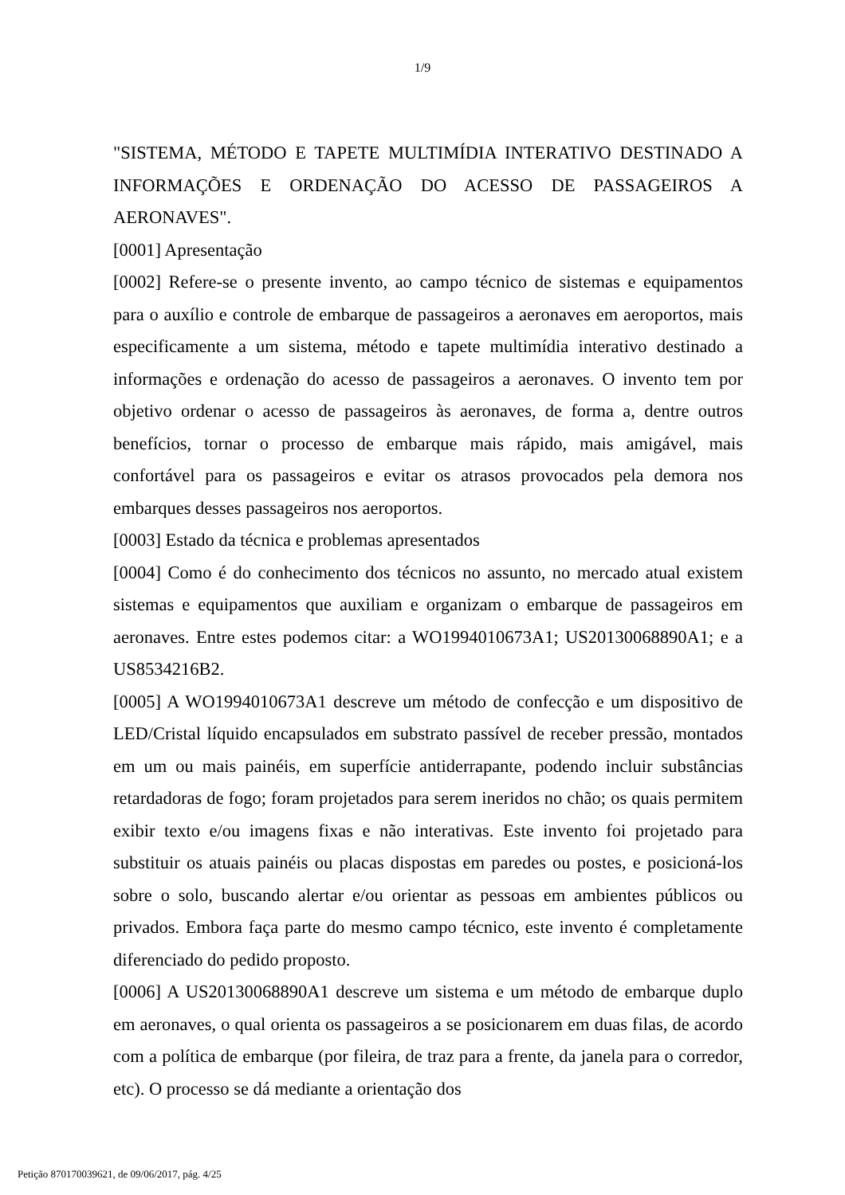1/9
"SISTEMA, MÉTODO E TAPETE MULTIMÍDIA INTERATIVO DESTINADO A INFORMAÇÕES E ORDENAÇÃO DO ACESSO DE PASSAGEIROS A AERONAVES".
[0001] Apresentação
[0002] Refere-se o presente invento, ao campo técnico de sistemas e equipamentos para o auxílio e controle de embarque de passageiros a aeronaves em aeroportos, mais especificamente a um sistema, método e tapete multimídia interativo destinado a informações e ordenação do acesso de passageiros a aeronaves. O invento tem por objetivo ordenar o acesso de passageiros às aeronaves, de forma a, dentre outros benefícios, tornar o processo de embarque mais rápido, mais amigável, mais confortável para os passageiros e evitar os atrasos provocados pela demora nos embarques desses passageiros nos aeroportos.
[0003] Estado da técnica e problemas apresentados
[0004] Como é do conhecimento dos técnicos no assunto, no mercado atual existem sistemas e equipamentos que auxiliam e organizam o embarque de passageiros em aeronaves. Entre estes podemos citar: a WO1994010673A1; US20130068890A1; e a US8534216B2.
[0005] A WO1994010673A1 descreve um método de confecção e um dispositivo de LED/Cristal líquido encapsulados em substrato passível de receber pressão, montados em um ou mais painéis, em superfície antiderrapante, podendo incluir substâncias retardadoras de fogo; foram projetados para serem ineridos no chão; os quais permitem exibir texto e/ou imagens fixas e não interativas. Este invento foi projetado para substituir os atuais painéis ou placas dispostas em paredes ou postes, e posicioná-los sobre o solo, buscando alertar e/ou orientar as pessoas em ambientes públicos ou privados. Embora faça parte do mesmo campo técnico, este invento é completamente diferenciado do pedido proposto.
[0006] A US20130068890A1 descreve um sistema e um método de embarque duplo em aeronaves, o qual orienta os passageiros a se posicionarem em duas filas, de acordo com a política de embarque (por fileira, de traz para a frente, da janela para o corredor, etc). O processo se dá mediante a orientação dos
Petição 870170039621, de 09/06/2017, pág. 4/25